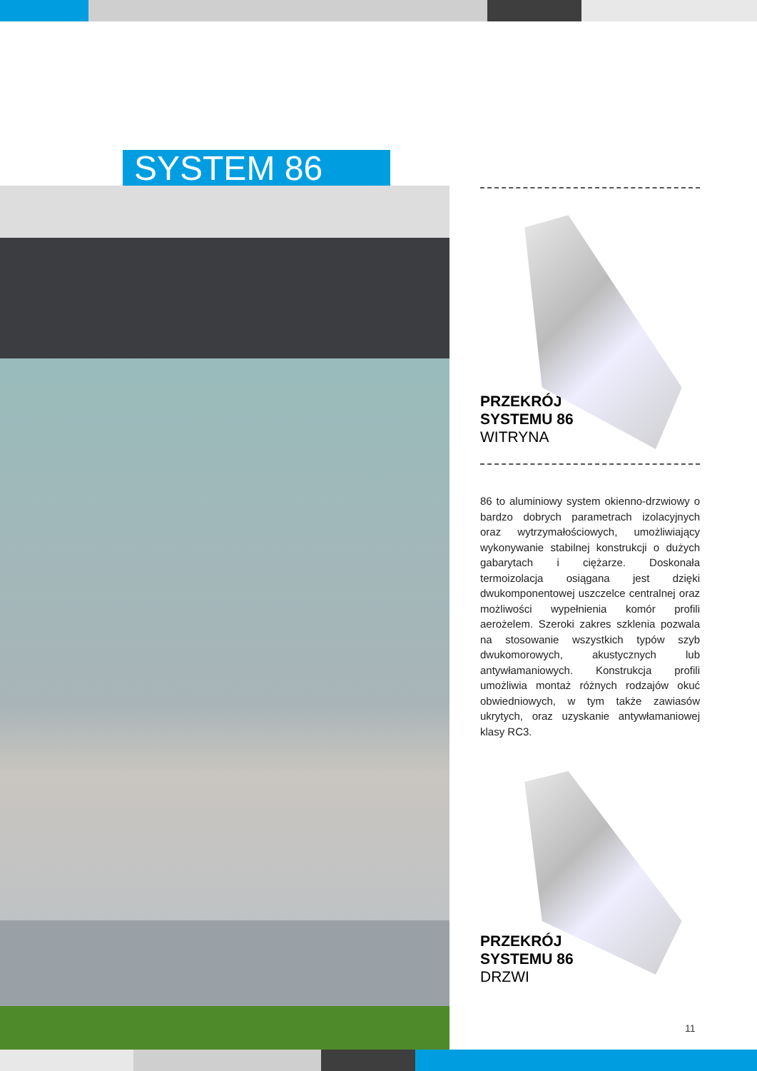SYSTEM 86
PRZEKRÓJ
SYSTEMU 86
WITRYNA
86 to aluminiowy system okienno-drzwiowy o bardzo dobrych parametrach izolacyjnych oraz wytrzymałościowych, umożliwiający wykonywanie stabilnej konstrukcji o dużych gabarytach i ciężarze. Doskonała termoizolacja osiągana jest dzięki dwukomponentowej uszczelce centralnej oraz możliwości wypełnienia komór profili aerożelem. Szeroki zakres szklenia pozwala na stosowanie wszystkich typów szyb dwukomorowych, akustycznych lub antywłamaniowych. Konstrukcja profili umożliwia montaż różnych rodzajów okuć obwiedniowych, w tym także zawiasów ukrytych, oraz uzyskanie antywłamaniowej klasy RC3.
PRZEKRÓJ
SYSTEMU 86
DRZWI
11